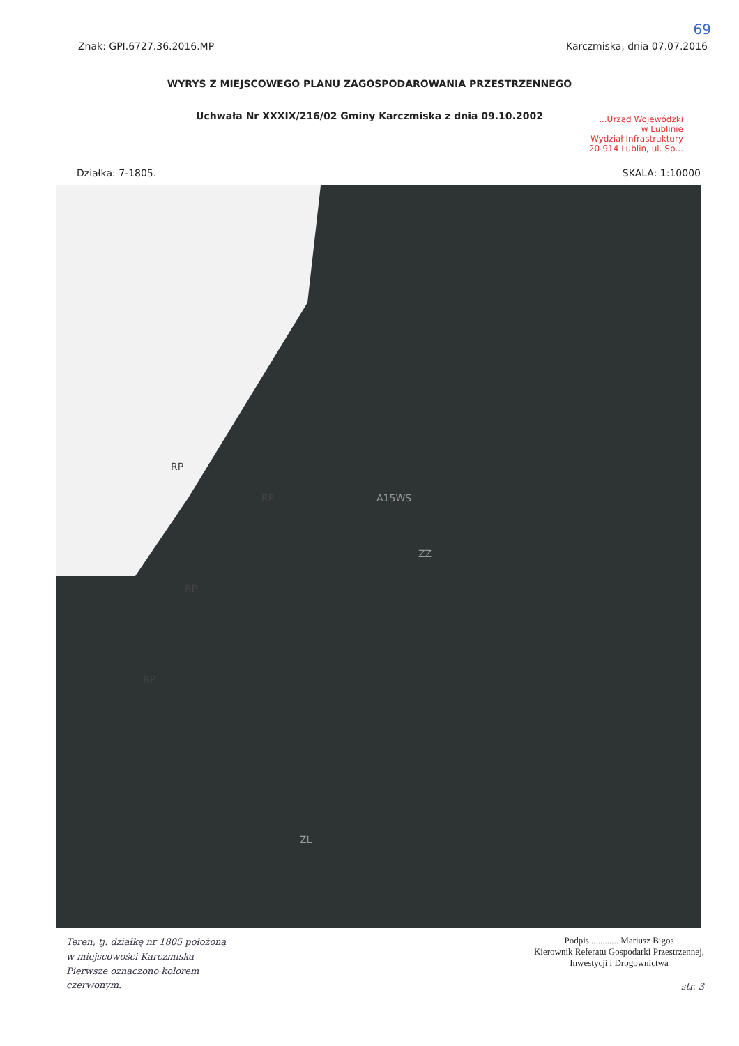69
Znak: GPI.6727.36.2016.MP Karczmiska, dnia 07.07.2016
WYRYS Z MIEJSCOWEGO PLANU ZAGOSPODAROWANIA PRZESTRZENNEGO
Uchwała Nr XXXIX/216/02 Gminy Karczmiska z dnia 09.10.2002
...Urząd Wojewódzki
w Lublinie
Wydział Infrastruktury
20-914 Lublin, ul. Sp...
Działka: 7-1805. SKALA: 1:10000
RP
RP
RP
RP
A15WS
ZZ
ZL
Teren, tj. działkę nr 1805 położoną
w miejscowości Karczmiska
Pierwsze oznaczono kolorem
czerwonym.
Podpis ............ Mariusz Bigos
Kierownik Referatu Gospodarki Przestrzennej,
Inwestycji i Drogownictwa
str. 3